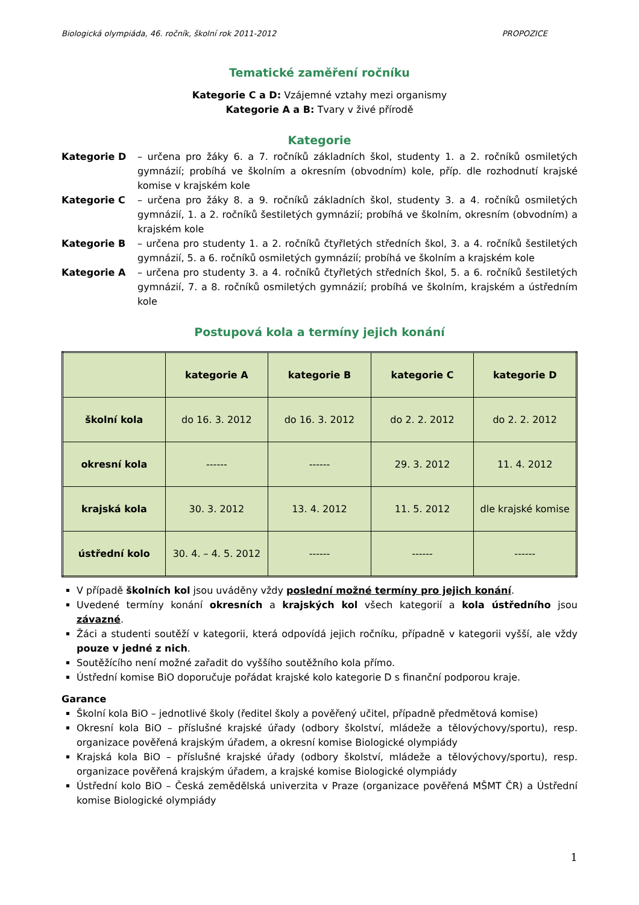Biologická olympiáda, 46. ročník, školní rok 2011-2012 PROPOZICE
Tematické zaměření ročníku
Kategorie C a D: Vzájemné vztahy mezi organismy
Kategorie A a B: Tvary v živé přírodě
Kategorie
Kategorie D – určena pro žáky 6. a 7. ročníků základních škol, studenty 1. a 2. ročníků osmiletých gymnázií; probíhá ve školním a okresním (obvodním) kole, příp. dle rozhodnutí krajské komise v krajském kole
Kategorie C – určena pro žáky 8. a 9. ročníků základních škol, studenty 3. a 4. ročníků osmiletých gymnázií, 1. a 2. ročníků šestiletých gymnázií; probíhá ve školním, okresním (obvodním) a krajském kole
Kategorie B – určena pro studenty 1. a 2. ročníků čtyřletých středních škol, 3. a 4. ročníků šestiletých gymnázií, 5. a 6. ročníků osmiletých gymnázií; probíhá ve školním a krajském kole
Kategorie A – určena pro studenty 3. a 4. ročníků čtyřletých středních škol, 5. a 6. ročníků šestiletých gymnázií, 7. a 8. ročníků osmiletých gymnázií; probíhá ve školním, krajském a ústředním kole
Postupová kola a termíny jejich konání
| | kategorie A | kategorie B | kategorie C | kategorie D |
| --- | --- | --- | --- | --- |
| školní kola | do 16. 3. 2012 | do 16. 3. 2012 | do 2. 2. 2012 | do 2. 2. 2012 |
| okresní kola | ------ | ------ | 29. 3. 2012 | 11. 4. 2012 |
| krajská kola | 30. 3. 2012 | 13. 4. 2012 | 11. 5. 2012 | dle krajské komise |
| ústřední kolo | 30. 4. – 4. 5. 2012 | ------ | ------ | ------ |
V případě školních kol jsou uváděny vždy poslední možné termíny pro jejich konání.
Uvedené termíny konání okresních a krajských kol všech kategorií a kola ústředního jsou závazné.
Žáci a studenti soutěží v kategorii, která odpovídá jejich ročníku, případně v kategorii vyšší, ale vždy pouze v jedné z nich.
Soutěžícího není možné zařadit do vyššího soutěžního kola přímo.
Ústřední komise BiO doporučuje pořádat krajské kolo kategorie D s finanční podporou kraje.
Garance
Školní kola BiO – jednotlivé školy (ředitel školy a pověřený učitel, případně předmětová komise)
Okresní kola BiO – příslušné krajské úřady (odbory školství, mládeže a tělovýchovy/sportu), resp. organizace pověřená krajským úřadem, a okresní komise Biologické olympiády
Krajská kola BiO – příslušné krajské úřady (odbory školství, mládeže a tělovýchovy/sportu), resp. organizace pověřená krajským úřadem, a krajské komise Biologické olympiády
Ústřední kolo BiO – Česká zemědělská univerzita v Praze (organizace pověřená MŠMT ČR) a Ústřední komise Biologické olympiády
1